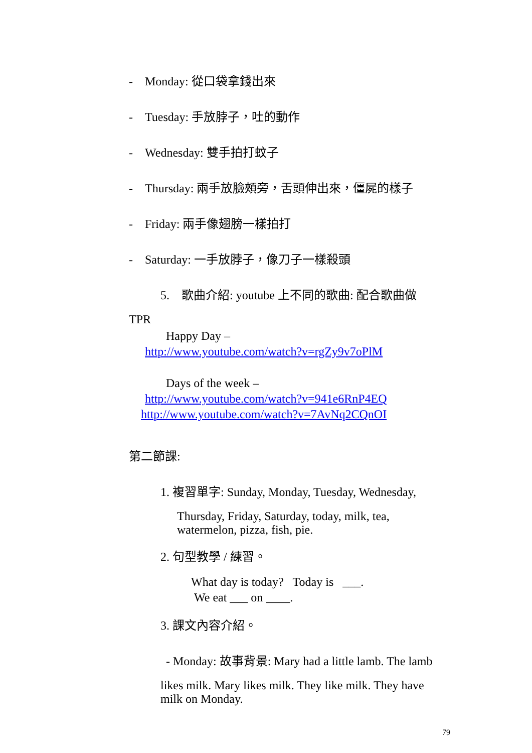- Monday: 從口袋拿錢出來
- Tuesday: 手放脖子，吐的動作
- Wednesday: 雙手拍打蚊子
- Thursday: 兩手放臉頰旁，舌頭伸出來，僵屍的樣子
- Friday: 兩手像翅膀一樣拍打
- Saturday: 一手放脖子，像刀子一樣殺頭
5. 歌曲介紹: youtube 上不同的歌曲: 配合歌曲做
TPR
Happy Day –
http://www.youtube.com/watch?v=rgZy9v7oPlM
Days of the week –
http://www.youtube.com/watch?v=941e6RnP4EQ
http://www.youtube.com/watch?v=7AvNq2CQnOI
第二節課:
1. 複習單字: Sunday, Monday, Tuesday, Wednesday,
Thursday, Friday, Saturday, today, milk, tea,
watermelon, pizza, fish, pie.
2. 句型教學 / 練習。
What day is today? Today is ___.
We eat ___ on ____.
3. 課文內容介紹。
- Monday: 故事背景: Mary had a little lamb. The lamb
likes milk. Mary likes milk. They like milk. They have milk on Monday.
79